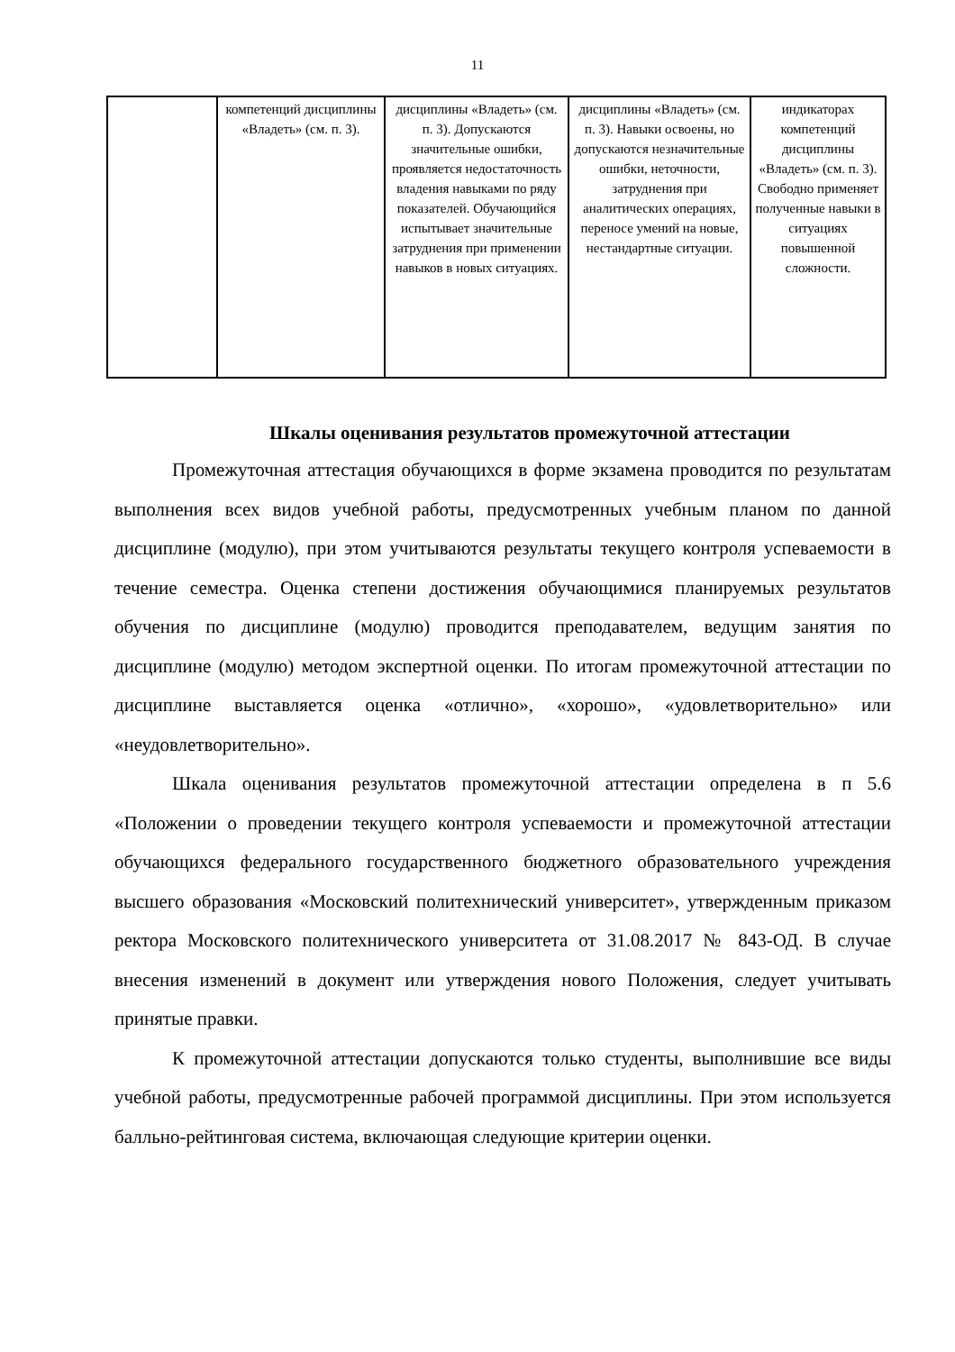11
| | компетенций дисциплины «Владеть» (см. п. 3). | дисциплины «Владеть» (см. п. 3). Допускаются значительные ошибки, проявляется недостаточность владения навыками по ряду показателей. Обучающийся испытывает значительные затруднения при применении навыков в новых ситуациях. | дисциплины «Владеть» (см. п. 3). Навыки освоены, но допускаются незначительные ошибки, неточности, затруднения при аналитических операциях, переносе умений на новые, нестандартные ситуации. | индикаторах компетенций дисциплины «Владеть» (см. п. 3). Свободно применяет полученные навыки в ситуациях повышенной сложности. |
Шкалы оценивания результатов промежуточной аттестации
Промежуточная аттестация обучающихся в форме экзамена проводится по результатам выполнения всех видов учебной работы, предусмотренных учебным планом по данной дисциплине (модулю), при этом учитываются результаты текущего контроля успеваемости в течение семестра. Оценка степени достижения обучающимися планируемых результатов обучения по дисциплине (модулю) проводится преподавателем, ведущим занятия по дисциплине (модулю) методом экспертной оценки. По итогам промежуточной аттестации по дисциплине выставляется оценка «отлично», «хорошо», «удовлетворительно» или «неудовлетворительно».
Шкала оценивания результатов промежуточной аттестации определена в п 5.6 «Положении о проведении текущего контроля успеваемости и промежуточной аттестации обучающихся федерального государственного бюджетного образовательного учреждения высшего образования «Московский политехнический университет», утвержденным приказом ректора Московского политехнического университета от 31.08.2017 № 843-ОД. В случае внесения изменений в документ или утверждения нового Положения, следует учитывать принятые правки.
К промежуточной аттестации допускаются только студенты, выполнившие все виды учебной работы, предусмотренные рабочей программой дисциплины. При этом используется балльно-рейтинговая система, включающая следующие критерии оценки.